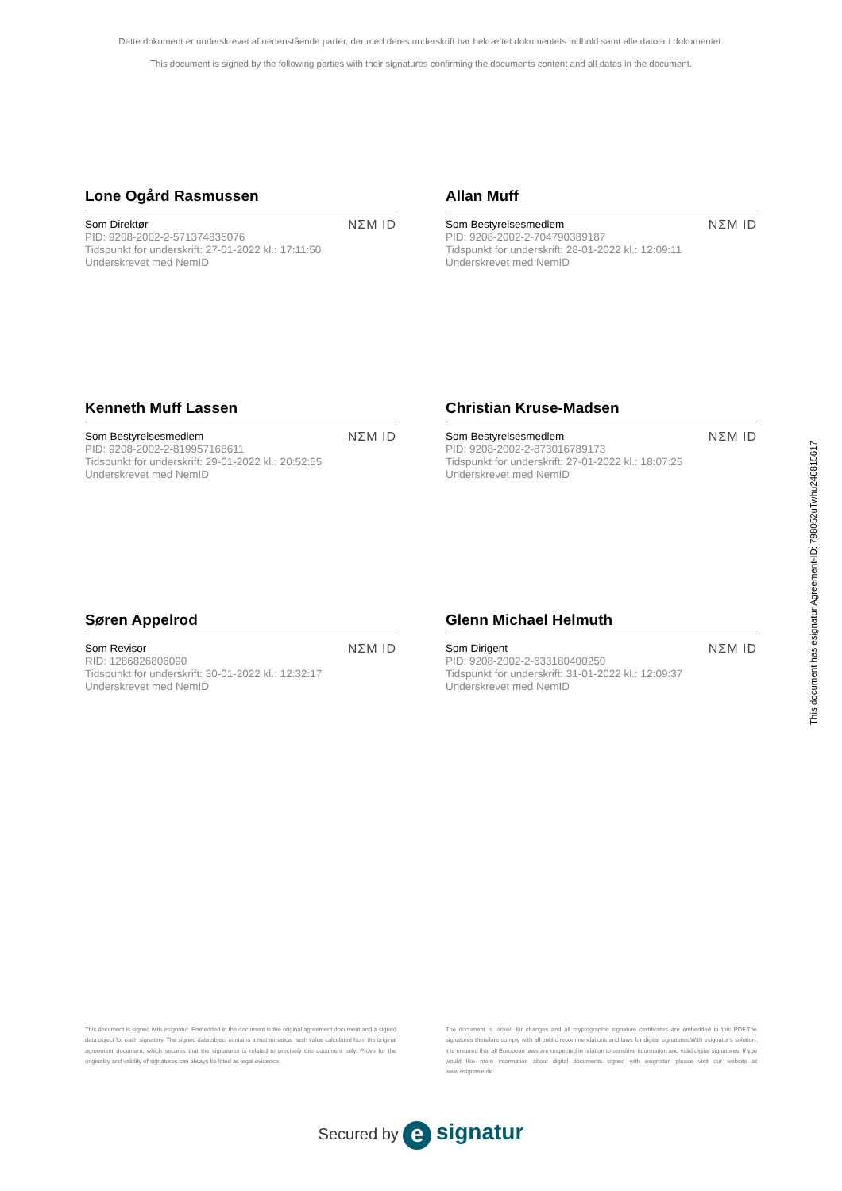Dette dokument er underskrevet af nedenstående parter, der med deres underskrift har bekræftet dokumentets indhold samt alle datoer i dokumentet.
This document is signed by the following parties with their signatures confirming the documents content and all dates in the document.
Lone Ogård Rasmussen
Som Direktør
PID: 9208-2002-2-571374835076
Tidspunkt for underskrift: 27-01-2022 kl.: 17:11:50
Underskrevet med NemID
NΣM ID
Allan Muff
Som Bestyrelsesmedlem
PID: 9208-2002-2-704790389187
Tidspunkt for underskrift: 28-01-2022 kl.: 12:09:11
Underskrevet med NemID
NΣM ID
Kenneth Muff Lassen
Som Bestyrelsesmedlem
PID: 9208-2002-2-819957168611
Tidspunkt for underskrift: 29-01-2022 kl.: 20:52:55
Underskrevet med NemID
NΣM ID
Christian Kruse-Madsen
Som Bestyrelsesmedlem
PID: 9208-2002-2-873016789173
Tidspunkt for underskrift: 27-01-2022 kl.: 18:07:25
Underskrevet med NemID
NΣM ID
Søren Appelrod
Som Revisor
RID: 1286826806090
Tidspunkt for underskrift: 30-01-2022 kl.: 12:32:17
Underskrevet med NemID
NΣM ID
Glenn Michael Helmuth
Som Dirigent
PID: 9208-2002-2-633180400250
Tidspunkt for underskrift: 31-01-2022 kl.: 12:09:37
Underskrevet med NemID
NΣM ID
This document has esignatur Agreement-ID: 798052uTwhu24681561​7
This document is signed with esignatur. Embedded in the document is the original agreement document and a signed data object for each signatory. The signed data object contains a mathematical hash value calculated from the original agreement document, which secures that the signatures is related to precisely this document only. Prove for the originality and validity of signatures can always be lifted as legal evidence.
The document is locked for changes and all cryptographic signature certificates are embedded in this PDF.The signatures therefore comply with all public recommendations and laws for digital signatures.With esignatur's solution, it is ensured that all European laws are respected in relation to sensitive information and valid digital signatures. If you would like more information about digital documents signed with esignatur, please visit our website at www.esignatur.dk.
Secured by e signatur